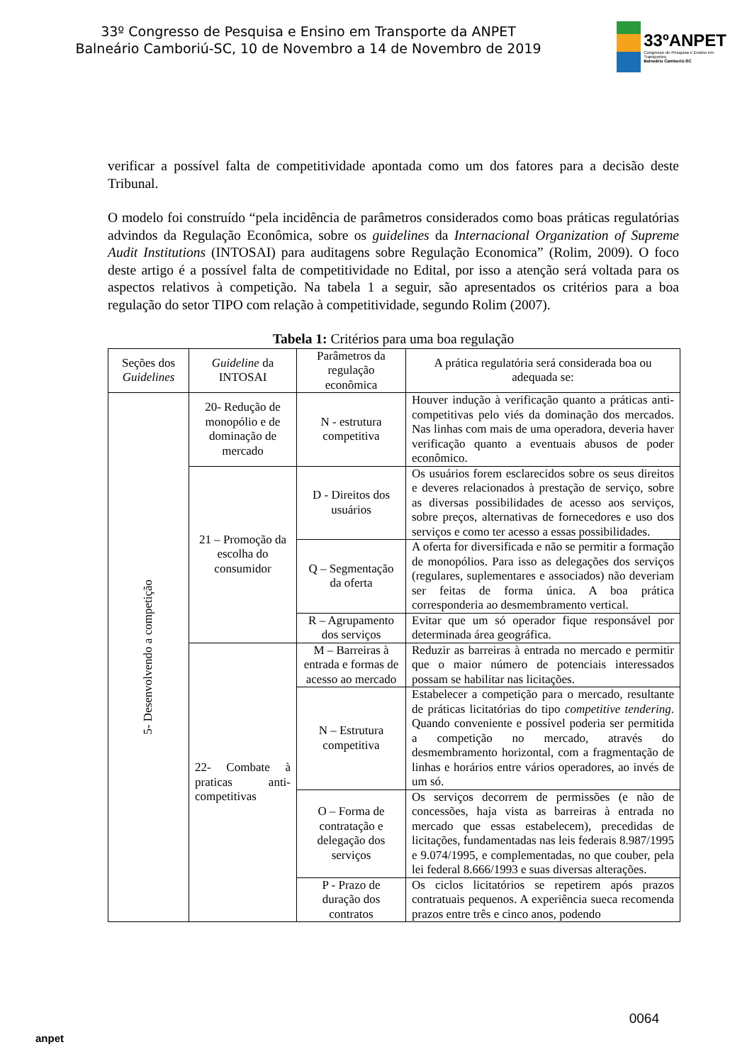33º Congresso de Pesquisa e Ensino em Transporte da ANPET
Balneário Camboriú-SC, 10 de Novembro a 14 de Novembro de 2019
33ºANPET
Congresso de Pesquisa e Ensino em Transportes
Balneário Camboriú-SC
verificar a possível falta de competitividade apontada como um dos fatores para a decisão deste Tribunal.
O modelo foi construído “pela incidência de parâmetros considerados como boas práticas regulatórias advindos da Regulação Econômica, sobre os guidelines da Internacional Organization of Supreme Audit Institutions (INTOSAI) para auditagens sobre Regulação Economica” (Rolim, 2009). O foco deste artigo é a possível falta de competitividade no Edital, por isso a atenção será voltada para os aspectos relativos à competição. Na tabela 1 a seguir, são apresentados os critérios para a boa regulação do setor TIPO com relação à competitividade, segundo Rolim (2007).
Tabela 1: Critérios para uma boa regulação
| Seções dos Guidelines | Guideline da INTOSAI | Parâmetros da regulação econômica | A prática regulatória será considerada boa ou adequada se: |
| --- | --- | --- | --- |
| 5- Desenvolvendo a competição | 20- Redução de monopólio e de dominação de mercado | N - estrutura competitiva | Houver indução à verificação quanto a práticas anti-competitivas pelo viés da dominação dos mercados. Nas linhas com mais de uma operadora, deveria haver verificação quanto a eventuais abusos de poder econômico. |
| | 21 – Promoção da escolha do consumidor | D - Direitos dos usuários | Os usuários forem esclarecidos sobre os seus direitos e deveres relacionados à prestação de serviço, sobre as diversas possibilidades de acesso aos serviços, sobre preços, alternativas de fornecedores e uso dos serviços e como ter acesso a essas possibilidades. |
| | | Q – Segmentação da oferta | A oferta for diversificada e não se permitir a formação de monopólios. Para isso as delegações dos serviços (regulares, suplementares e associados) não deveriam ser feitas de forma única. A boa prática corresponderia ao desmembramento vertical. |
| | | R – Agrupamento dos serviços | Evitar que um só operador fique responsável por determinada área geográfica. |
| | 22- Combate à praticas anti-competitivas | M – Barreiras à entrada e formas de acesso ao mercado | Reduzir as barreiras à entrada no mercado e permitir que o maior número de potenciais interessados possam se habilitar nas licitações. |
| | | N – Estrutura competitiva | Estabelecer a competição para o mercado, resultante de práticas licitatórias do tipo competitive tendering . Quando conveniente e possível poderia ser permitida a competição no mercado, através do desmembramento horizontal, com a fragmentação de linhas e horários entre vários operadores, ao invés de um só. |
| | | O – Forma de contratação e delegação dos serviços | Os serviços decorrem de permissões (e não de concessões, haja vista as barreiras à entrada no mercado que essas estabelecem), precedidas de licitações, fundamentadas nas leis federais 8.987/1995 e 9.074/1995, e complementadas, no que couber, pela lei federal 8.666/1993 e suas diversas alterações. |
| | | P - Prazo de duração dos contratos | Os ciclos licitatórios se repetirem após prazos contratuais pequenos. A experiência sueca recomenda prazos entre três e cinco anos, podendo |
anpet
0064